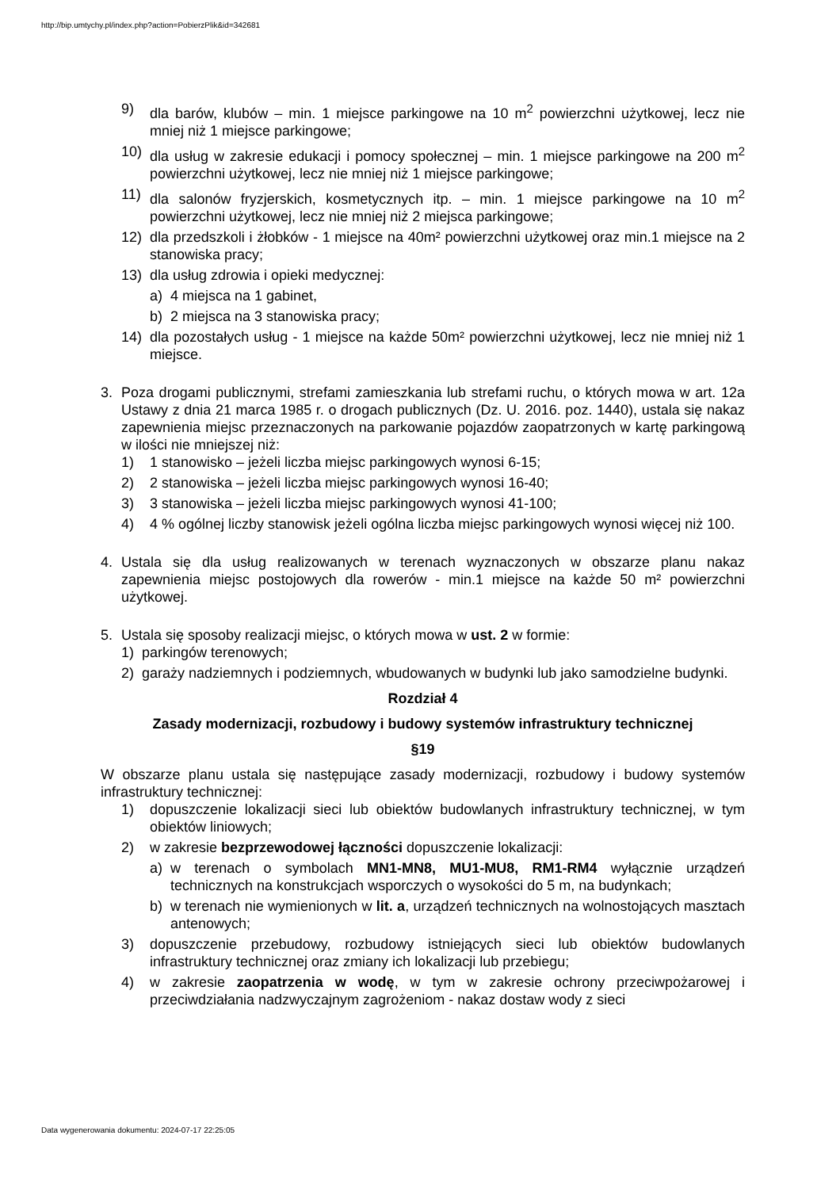http://bip.umtychy.pl/index.php?action=PobierzPlik&id=342681
9) dla barów, klubów – min. 1 miejsce parkingowe na 10 m<sup>2</sup> powierzchni użytkowej, lecz nie mniej niż 1 miejsce parkingowe;
10) dla usług w zakresie edukacji i pomocy społecznej – min. 1 miejsce parkingowe na 200 m<sup>2</sup> powierzchni użytkowej, lecz nie mniej niż 1 miejsce parkingowe;
11) dla salonów fryzjerskich, kosmetycznych itp. – min. 1 miejsce parkingowe na 10 m<sup>2</sup> powierzchni użytkowej, lecz nie mniej niż 2 miejsca parkingowe;
12) dla przedszkoli i żłobków - 1 miejsce na 40m² powierzchni użytkowej oraz min.1 miejsce na 2 stanowiska pracy;
13) dla usług zdrowia i opieki medycznej:
a) 4 miejsca na 1 gabinet,
b) 2 miejsca na 3 stanowiska pracy;
14) dla pozostałych usług - 1 miejsce na każde 50m² powierzchni użytkowej, lecz nie mniej niż 1 miejsce.
3. Poza drogami publicznymi, strefami zamieszkania lub strefami ruchu, o których mowa w art. 12a Ustawy z dnia 21 marca 1985 r. o drogach publicznych (Dz. U. 2016. poz. 1440), ustala się nakaz zapewnienia miejsc przeznaczonych na parkowanie pojazdów zaopatrzonych w kartę parkingową w ilości nie mniejszej niż:
1) 1 stanowisko – jeżeli liczba miejsc parkingowych wynosi 6-15;
2) 2 stanowiska – jeżeli liczba miejsc parkingowych wynosi 16-40;
3) 3 stanowiska – jeżeli liczba miejsc parkingowych wynosi 41-100;
4) 4 % ogólnej liczby stanowisk jeżeli ogólna liczba miejsc parkingowych wynosi więcej niż 100.
4. Ustala się dla usług realizowanych w terenach wyznaczonych w obszarze planu nakaz zapewnienia miejsc postojowych dla rowerów - min.1 miejsce na każde 50 m² powierzchni użytkowej.
5. Ustala się sposoby realizacji miejsc, o których mowa w ust. 2 w formie:
1) parkingów terenowych;
2) garaży nadziemnych i podziemnych, wbudowanych w budynki lub jako samodzielne budynki.
Rozdział 4
Zasady modernizacji, rozbudowy i budowy systemów infrastruktury technicznej
§19
W obszarze planu ustala się następujące zasady modernizacji, rozbudowy i budowy systemów infrastruktury technicznej:
1) dopuszczenie lokalizacji sieci lub obiektów budowlanych infrastruktury technicznej, w tym obiektów liniowych;
2) w zakresie bezprzewodowej łączności dopuszczenie lokalizacji:
a) w terenach o symbolach MN1-MN8, MU1-MU8, RM1-RM4 wyłącznie urządzeń technicznych na konstrukcjach wsporczych o wysokości do 5 m, na budynkach;
b) w terenach nie wymienionych w lit. a, urządzeń technicznych na wolnostojących masztach antenowych;
3) dopuszczenie przebudowy, rozbudowy istniejących sieci lub obiektów budowlanych infrastruktury technicznej oraz zmiany ich lokalizacji lub przebiegu;
4) w zakresie zaopatrzenia w wodę, w tym w zakresie ochrony przeciwpożarowej i przeciwdziałania nadzwyczajnym zagrożeniom - nakaz dostaw wody z sieci
Data wygenerowania dokumentu: 2024-07-17 22:25:05